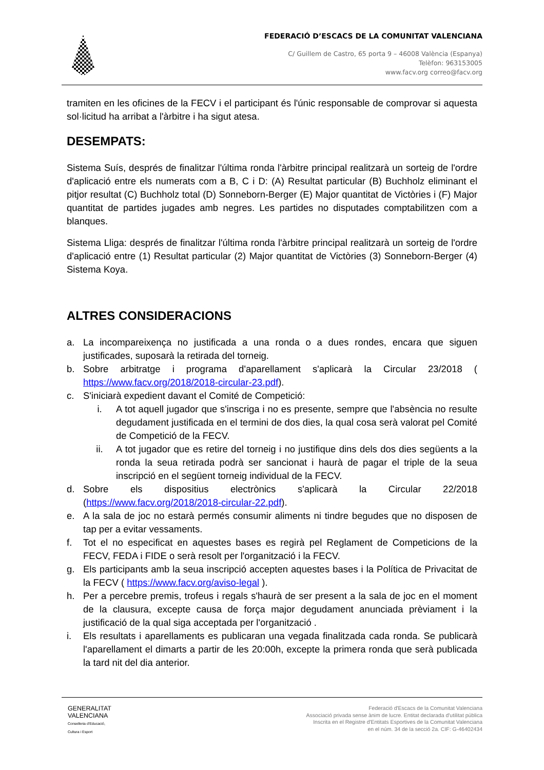FEDERACIÓ D’ESCACS DE LA COMUNITAT VALENCIANA
C/ Guillem de Castro, 65 porta 9 – 46008 València (Espanya)
Telèfon: 963153005
www.facv.org correo@facv.org
tramiten en les oficines de la FECV i el participant és l'únic responsable de comprovar si aquesta sol·licitud ha arribat a l'àrbitre i ha sigut atesa.
DESEMPATS:
Sistema Suís, després de finalitzar l'última ronda l'àrbitre principal realitzarà un sorteig de l'ordre d'aplicació entre els numerats com a B, C i D: (A) Resultat particular (B) Buchholz eliminant el pitjor resultat (C) Buchholz total (D) Sonneborn-Berger (E) Major quantitat de Victòries i (F) Major quantitat de partides jugades amb negres. Les partides no disputades comptabilitzen com a blanques.
Sistema Lliga: després de finalitzar l'última ronda l'àrbitre principal realitzarà un sorteig de l'ordre d'aplicació entre (1) Resultat particular (2) Major quantitat de Victòries (3) Sonneborn-Berger (4) Sistema Koya.
ALTRES CONSIDERACIONS
a. La incompareixença no justificada a una ronda o a dues rondes, encara que siguen justificades, suposarà la retirada del torneig.
b. Sobre arbitratge i programa d'aparellament s'aplicarà la Circular 23/2018 ( https://www.facv.org/2018/2018-circular-23.pdf).
c. S'iniciarà expedient davant el Comité de Competició:
i. A tot aquell jugador que s'inscriga i no es presente, sempre que l'absència no resulte degudament justificada en el termini de dos dies, la qual cosa serà valorat pel Comité de Competició de la FECV.
ii. A tot jugador que es retire del torneig i no justifique dins dels dos dies següents a la ronda la seua retirada podrà ser sancionat i haurà de pagar el triple de la seua inscripció en el següent torneig individual de la FECV.
d. Sobre els dispositius electrònics s'aplicarà la Circular 22/2018 (https://www.facv.org/2018/2018-circular-22.pdf).
e. A la sala de joc no estarà permés consumir aliments ni tindre begudes que no disposen de tap per a evitar vessaments.
f. Tot el no especificat en aquestes bases es regirà pel Reglament de Competicions de la FECV, FEDA i FIDE o serà resolt per l'organització i la FECV.
g. Els participants amb la seua inscripció accepten aquestes bases i la Política de Privacitat de la FECV ( https://www.facv.org/aviso-legal ).
h. Per a percebre premis, trofeus i regals s'haurà de ser present a la sala de joc en el moment de la clausura, excepte causa de força major degudament anunciada prèviament i la justificació de la qual siga acceptada per l'organització .
i. Els resultats i aparellaments es publicaran una vegada finalitzada cada ronda. Se publicarà l'aparellament el dimarts a partir de les 20:00h, excepte la primera ronda que serà publicada la tard nit del dia anterior.
GENERALITAT
VALENCIANA
Conselleria d'Educació,
Cultura i Esport
Federació d'Escacs de la Comunitat Valenciana
Associació privada sense ànim de lucre. Entitat declarada d'utilitat pública
Inscrita en el Registre d'Entitats Esportives de la Comunitat Valenciana
en el núm. 34 de la secció 2a. CIF: G-46402434